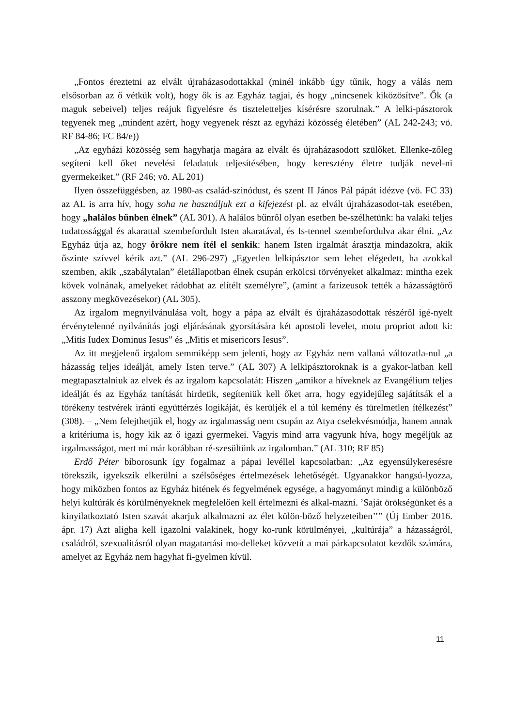„Fontos éreztetni az elvált újraházasodottakkal (minél inkább úgy tűnik, hogy a válás nem elsősorban az ő vétkük volt), hogy ők is az Egyház tagjai, és hogy „nincsenek kiközösítve”. Ők (a maguk sebeivel) teljes reájuk figyelésre és tiszteletteljes kísérésre szorulnak.” A lelki-pásztorok tegyenek meg „mindent azért, hogy vegyenek részt az egyházi közösség életében” (AL 242-243; vö. RF 84-86; FC 84/e))
„Az egyházi közösség sem hagyhatja magára az elvált és újraházasodott szülőket. Ellenke-zőleg segíteni kell őket nevelési feladatuk teljesítésében, hogy keresztény életre tudják nevel-ni gyermekeiket.” (RF 246; vö. AL 201)
Ilyen összefüggésben, az 1980-as család-szinódust, és szent II János Pál pápát idézve (vö. FC 33) az AL is arra hív, hogy soha ne használjuk ezt a kifejezést pl. az elvált újraházasodot-tak esetében, hogy „halálos bűnben élnek” (AL 301). A halálos bűnről olyan esetben be-szélhetünk: ha valaki teljes tudatossággal és akarattal szembefordult Isten akaratával, és Is-tennel szembefordulva akar élni. „Az Egyház útja az, hogy örökre nem ítél el senkik: hanem Isten irgalmát árasztja mindazokra, akik őszinte szívvel kérik azt.” (AL 296-297) „Egyetlen lelkipásztor sem lehet elégedett, ha azokkal szemben, akik „szabálytalan” életállapotban élnek csupán erkölcsi törvényeket alkalmaz: mintha ezek kövek volnának, amelyeket rádobhat az elítélt személyre”, (amint a farizeusok tették a házasságtörő asszony megkövezésekor) (AL 305).
Az irgalom megnyilvánulása volt, hogy a pápa az elvált és újraházasodottak részéről igé-nyelt érvénytelenné nyilvánítás jogi eljárásának gyorsítására két apostoli levelet, motu propriot adott ki: „Mitis Iudex Dominus Iesus” és „Mitis et misericors Iesus”.
Az itt megjelenő irgalom semmiképp sem jelenti, hogy az Egyház nem vallaná változatla-nul „a házasság teljes ideálját, amely Isten terve.” (AL 307) A lelkipásztoroknak is a gyakor-latban kell megtapasztalniuk az elvek és az irgalom kapcsolatát: Hiszen „amikor a híveknek az Evangélium teljes ideálját és az Egyház tanítását hirdetik, segíteniük kell őket arra, hogy egyidejűleg sajátítsák el a törékeny testvérek iránti együttérzés logikáját, és kerüljék el a túl kemény és türelmetlen ítélkezést” (308). – „Nem felejthetjük el, hogy az irgalmasság nem csupán az Atya cselekvésmódja, hanem annak a kritériuma is, hogy kik az ő igazi gyermekei. Vagyis mind arra vagyunk híva, hogy megéljük az irgalmasságot, mert mi már korábban ré-szesültünk az irgalomban.” (AL 310; RF 85)
Erdő Péter bíborosunk így fogalmaz a pápai levéllel kapcsolatban: „Az egyensúlykeresésre törekszik, igyekszik elkerülni a szélsőséges értelmezések lehetőségét. Ugyanakkor hangsú-lyozza, hogy miközben fontos az Egyház hitének és fegyelmének egysége, a hagyományt mindig a különböző helyi kultúrák és körülményeknek megfelelően kell értelmezni és alkal-mazni. ’Saját örökségünket és a kinyilatkoztató Isten szavát akarjuk alkalmazni az élet külön-böző helyzeteiben’’” (Új Ember 2016. ápr. 17) Azt aligha kell igazolni valakinek, hogy ko-runk körülményei, „kultúrája” a házasságról, családról, szexualitásról olyan magatartási mo-delleket közvetít a mai párkapcsolatot kezdők számára, amelyet az Egyház nem hagyhat fi-gyelmen kívül.
11